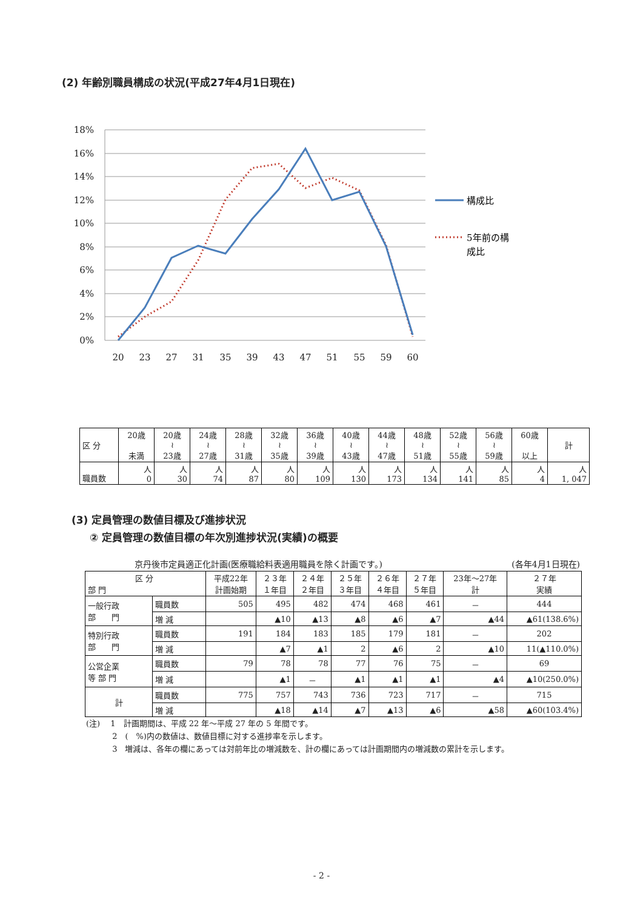(2) 年齢別職員構成の状況(平成27年4月1日現在)
18%
16%
14%
12%
10%
8%
6%
4%
2%
0%
20
23
27
31
35
39
43
47
51
55
59
60
構成比
5年前の構
成比
| 区 分 | 20歳 未満 | 20歳 ≀ 23歳 | 24歳 ≀ 27歳 | 28歳 ≀ 31歳 | 32歳 ≀ 35歳 | 36歳 ≀ 39歳 | 40歳 ≀ 43歳 | 44歳 ≀ 47歳 | 48歳 ≀ 51歳 | 52歳 ≀ 55歳 | 56歳 ≀ 59歳 | 60歳 以上 | 計 |
| 職員数 | 人 0 | 人 30 | 人 74 | 人 87 | 人 80 | 人 109 | 人 130 | 人 173 | 人 134 | 人 141 | 人 85 | 人 4 | 人 1, 047 |
(3) 定員管理の数値目標及び進捗状況
② 定員管理の数値目標の年次別進捗状況(実績)の概要
京丹後市定員適正化計画(医療職給料表適用職員を除く計画です。) (各年4月1日現在)
| 区 分 部 門 | | 平成22年 計画始期 | ２３年 １年目 | ２４年 ２年目 | ２５年 ３年目 | ２６年 ４年目 | ２７年 ５年目 | 23年～27年 計 | ２７年 実績 |
| 一般行政 部 門 | 職員数 | 505 | 495 | 482 | 474 | 468 | 461 | － | 444 |
| | 増 減 | | ▲10 | ▲13 | ▲8 | ▲6 | ▲7 | ▲44 | ▲61(138.6%) |
| 特別行政 部 門 | 職員数 | 191 | 184 | 183 | 185 | 179 | 181 | － | 202 |
| | 増 減 | | ▲7 | ▲1 | 2 | ▲6 | 2 | ▲10 | 11(▲110.0%) |
| 公営企業 等 部 門 | 職員数 | 79 | 78 | 78 | 77 | 76 | 75 | － | 69 |
| | 増 減 | | ▲1 | － | ▲1 | ▲1 | ▲1 | ▲4 | ▲10(250.0%) |
| 計 | 職員数 | 775 | 757 | 743 | 736 | 723 | 717 | － | 715 |
| | 増 減 | | ▲18 | ▲14 | ▲7 | ▲13 | ▲6 | ▲58 | ▲60(103.4%) |
(注)　 1　計画期間は、平成 22 年～平成 27 年の 5 年間です。
　　　 2　(　%)内の数値は、数値目標に対する進捗率を示します。
　　　 3　増減は、各年の欄にあっては対前年比の増減数を、計の欄にあっては計画期間内の増減数の累計を示します。
- 2 -